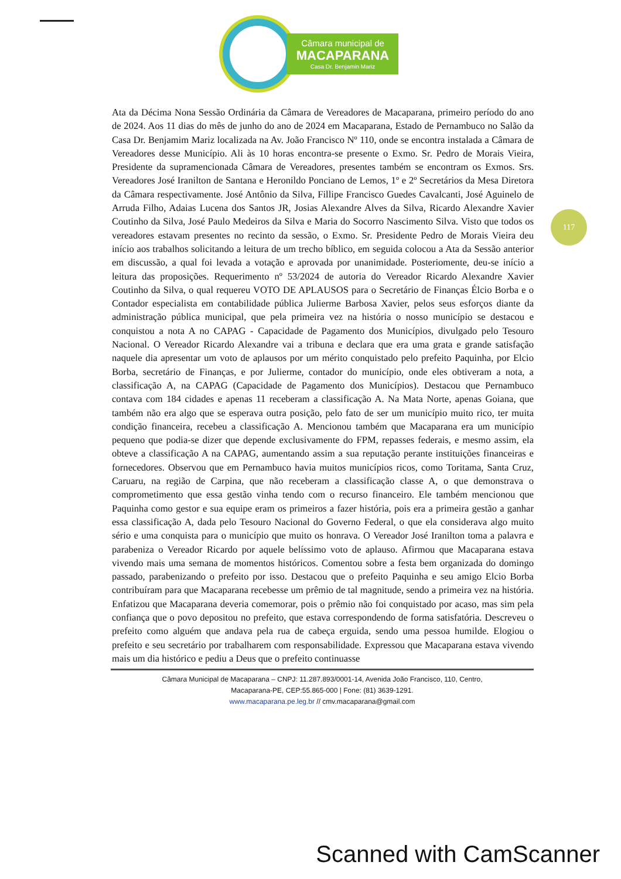Câmara municipal de
MACAPARANA
Casa Dr. Benjamin Mariz
117
Ata da Décima Nona Sessão Ordinária da Câmara de Vereadores de Macaparana, primeiro período do ano de 2024. Aos 11 dias do mês de junho do ano de 2024 em Macaparana, Estado de Pernambuco no Salão da Casa Dr. Benjamim Mariz localizada na Av. João Francisco Nº 110, onde se encontra instalada a Câmara de Vereadores desse Município. Ali às 10 horas encontra-se presente o Exmo. Sr. Pedro de Morais Vieira, Presidente da supramencionada Câmara de Vereadores, presentes também se encontram os Exmos. Srs. Vereadores José Iranilton de Santana e Heronildo Ponciano de Lemos, 1º e 2º Secretários da Mesa Diretora da Câmara respectivamente. José Antônio da Silva, Fillipe Francisco Guedes Cavalcanti, José Aguinelo de Arruda Filho, Adaias Lucena dos Santos JR, Josias Alexandre Alves da Silva, Ricardo Alexandre Xavier Coutinho da Silva, José Paulo Medeiros da Silva e Maria do Socorro Nascimento Silva. Visto que todos os vereadores estavam presentes no recinto da sessão, o Exmo. Sr. Presidente Pedro de Morais Vieira deu início aos trabalhos solicitando a leitura de um trecho bíblico, em seguida colocou a Ata da Sessão anterior em discussão, a qual foi levada a votação e aprovada por unanimidade. Posteriomente, deu-se início a leitura das proposições. Requerimento nº 53/2024 de autoria do Vereador Ricardo Alexandre Xavier Coutinho da Silva, o qual requereu VOTO DE APLAUSOS para o Secretário de Finanças Élcio Borba e o Contador especialista em contabilidade pública Julierme Barbosa Xavier, pelos seus esforços diante da administração pública municipal, que pela primeira vez na história o nosso município se destacou e conquistou a nota A no CAPAG - Capacidade de Pagamento dos Municípios, divulgado pelo Tesouro Nacional. O Vereador Ricardo Alexandre vai a tribuna e declara que era uma grata e grande satisfação naquele dia apresentar um voto de aplausos por um mérito conquistado pelo prefeito Paquinha, por Elcio Borba, secretário de Finanças, e por Julierme, contador do município, onde eles obtiveram a nota, a classificação A, na CAPAG (Capacidade de Pagamento dos Municípios). Destacou que Pernambuco contava com 184 cidades e apenas 11 receberam a classificação A. Na Mata Norte, apenas Goiana, que também não era algo que se esperava outra posição, pelo fato de ser um município muito rico, ter muita condição financeira, recebeu a classificação A. Mencionou também que Macaparana era um município pequeno que podia-se dizer que depende exclusivamente do FPM, repasses federais, e mesmo assim, ela obteve a classificação A na CAPAG, aumentando assim a sua reputação perante instituições financeiras e fornecedores. Observou que em Pernambuco havia muitos municípios ricos, como Toritama, Santa Cruz, Caruaru, na região de Carpina, que não receberam a classificação classe A, o que demonstrava o comprometimento que essa gestão vinha tendo com o recurso financeiro. Ele também mencionou que Paquinha como gestor e sua equipe eram os primeiros a fazer história, pois era a primeira gestão a ganhar essa classificação A, dada pelo Tesouro Nacional do Governo Federal, o que ela considerava algo muito sério e uma conquista para o município que muito os honrava. O Vereador José Iranilton toma a palavra e parabeniza o Vereador Ricardo por aquele belíssimo voto de aplauso. Afirmou que Macaparana estava vivendo mais uma semana de momentos históricos. Comentou sobre a festa bem organizada do domingo passado, parabenizando o prefeito por isso. Destacou que o prefeito Paquinha e seu amigo Elcio Borba contribuíram para que Macaparana recebesse um prêmio de tal magnitude, sendo a primeira vez na história. Enfatizou que Macaparana deveria comemorar, pois o prêmio não foi conquistado por acaso, mas sim pela confiança que o povo depositou no prefeito, que estava correspondendo de forma satisfatória. Descreveu o prefeito como alguém que andava pela rua de cabeça erguida, sendo uma pessoa humilde. Elogiou o prefeito e seu secretário por trabalharem com responsabilidade. Expressou que Macaparana estava vivendo mais um dia histórico e pediu a Deus que o prefeito continuasse
Câmara Municipal de Macaparana – CNPJ: 11.287.893/0001-14, Avenida João Francisco, 110, Centro,
Macaparana-PE, CEP:55.865-000 | Fone: (81) 3639-1291.
www.macaparana.pe.leg.br // cmv.macaparana@gmail.com
Scanned with CamScanner